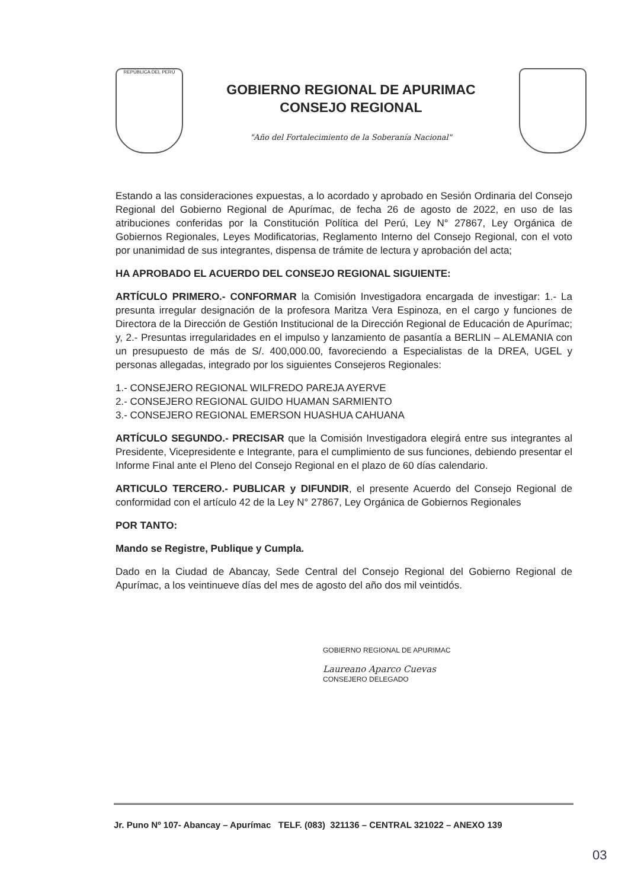REPÚBLICA DEL PERÚ
GOBIERNO REGIONAL DE APURIMAC
CONSEJO REGIONAL
"Año del Fortalecimiento de la Soberanía Nacional"
Estando a las consideraciones expuestas, a lo acordado y aprobado en Sesión Ordinaria del Consejo Regional del Gobierno Regional de Apurímac, de fecha 26 de agosto de 2022, en uso de las atribuciones conferidas por la Constitución Política del Perú, Ley N° 27867, Ley Orgánica de Gobiernos Regionales, Leyes Modificatorias, Reglamento Interno del Consejo Regional, con el voto por unanimidad de sus integrantes, dispensa de trámite de lectura y aprobación del acta;
HA APROBADO EL ACUERDO DEL CONSEJO REGIONAL SIGUIENTE:
ARTÍCULO PRIMERO.- CONFORMAR la Comisión Investigadora encargada de investigar: 1.- La presunta irregular designación de la profesora Maritza Vera Espinoza, en el cargo y funciones de Directora de la Dirección de Gestión Institucional de la Dirección Regional de Educación de Apurímac; y, 2.- Presuntas irregularidades en el impulso y lanzamiento de pasantía a BERLIN – ALEMANIA con un presupuesto de más de S/. 400,000.00, favoreciendo a Especialistas de la DREA, UGEL y personas allegadas, integrado por los siguientes Consejeros Regionales:
1.- CONSEJERO REGIONAL WILFREDO PAREJA AYERVE
2.- CONSEJERO REGIONAL GUIDO HUAMAN SARMIENTO
3.- CONSEJERO REGIONAL EMERSON HUASHUA CAHUANA
ARTÍCULO SEGUNDO.- PRECISAR que la Comisión Investigadora elegirá entre sus integrantes al Presidente, Vicepresidente e Integrante, para el cumplimiento de sus funciones, debiendo presentar el Informe Final ante el Pleno del Consejo Regional en el plazo de 60 días calendario.
ARTICULO TERCERO.- PUBLICAR y DIFUNDIR, el presente Acuerdo del Consejo Regional de conformidad con el artículo 42 de la Ley N° 27867, Ley Orgánica de Gobiernos Regionales
POR TANTO:
Mando se Registre, Publique y Cumpla.
Dado en la Ciudad de Abancay, Sede Central del Consejo Regional del Gobierno Regional de Apurímac, a los veintinueve días del mes de agosto del año dos mil veintidós.
GOBIERNO REGIONAL DE APURIMAC
Laureano Aparco Cuevas
CONSEJERO DELEGADO
Jr. Puno Nº 107- Abancay – Apurímac TELF. (083) 321136 – CENTRAL 321022 – ANEXO 139
03